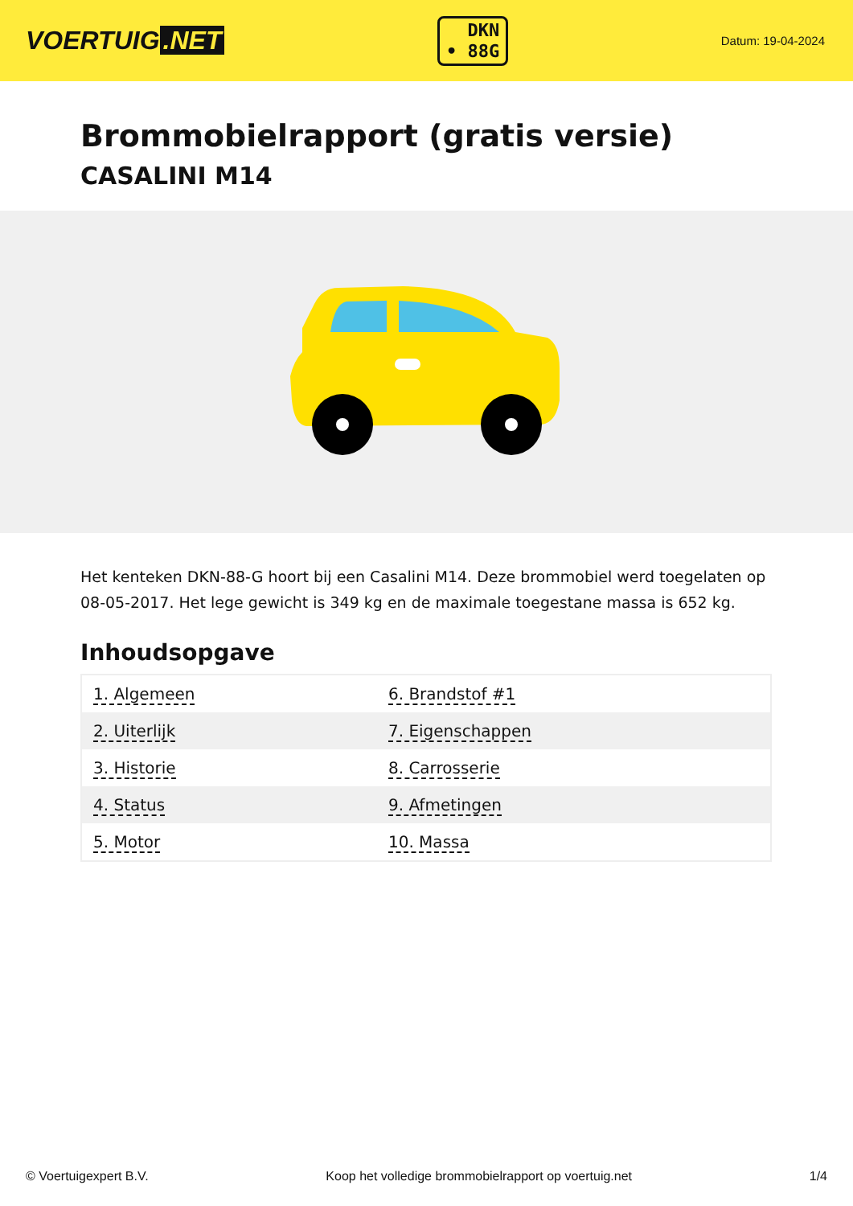VOERTUIG.NET
DKN
• 88G
Datum: 19-04-2024
Brommobielrapport (gratis versie)
CASALINI M14
Het kenteken DKN-88-G hoort bij een Casalini M14. Deze brommobiel werd toegelaten op 08-05-2017. Het lege gewicht is 349 kg en de maximale toegestane massa is 652 kg.
Inhoudsopgave
| 1. Algemeen | 6. Brandstof #1 |
| 2. Uiterlijk | 7. Eigenschappen |
| 3. Historie | 8. Carrosserie |
| 4. Status | 9. Afmetingen |
| 5. Motor | 10. Massa |
© Voertuigexpert B.V. Koop het volledige brommobielrapport op voertuig.net 1/4